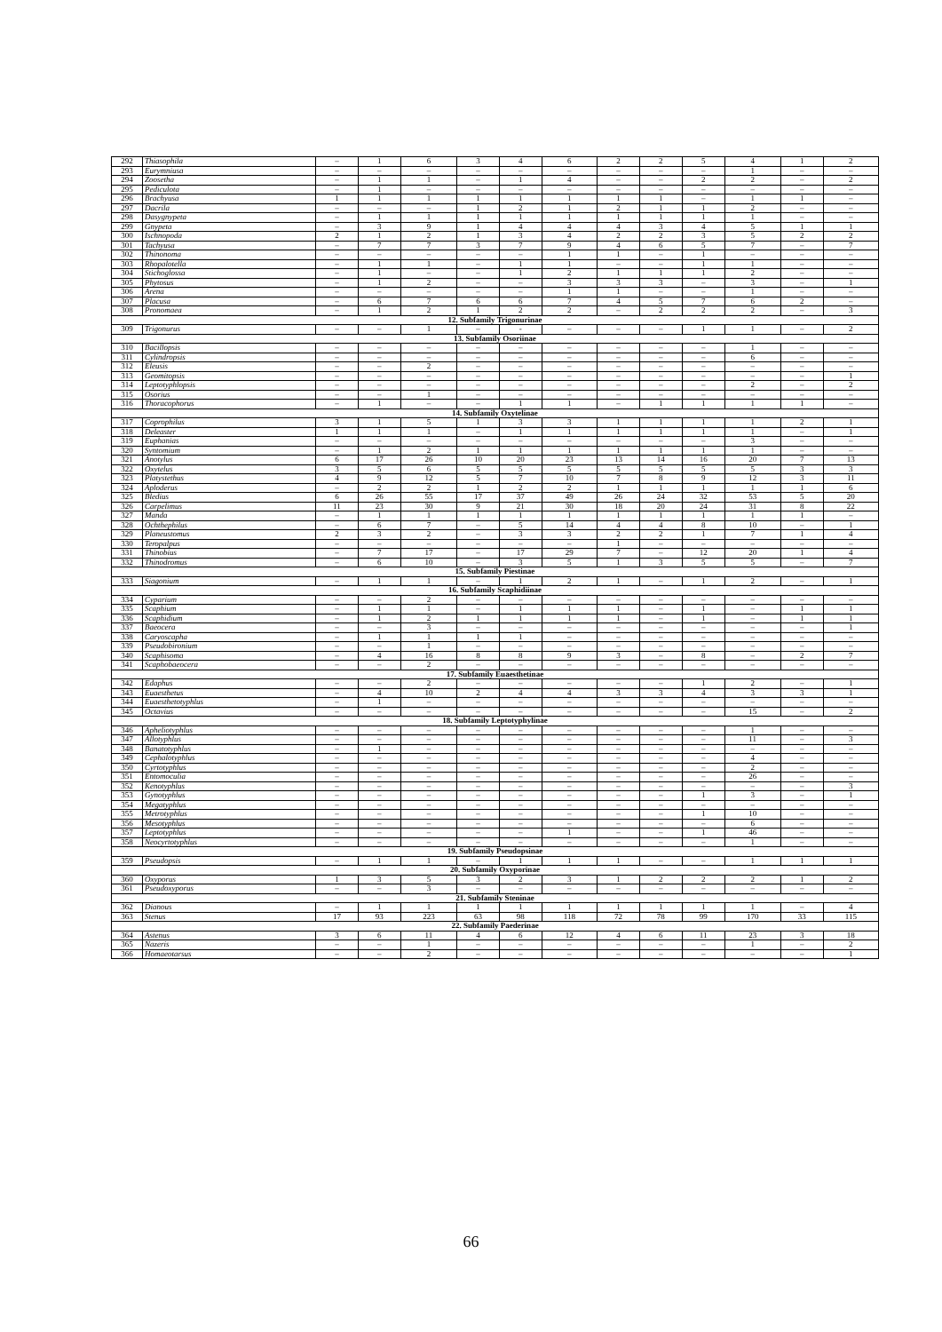| 292 | Thiasophila | – | 1 | 6 | 3 | 4 | 6 | 2 | 2 | 5 | 4 | 1 | 2 |
| 293 | Eurymniusa | – | – | – | – | – | – | – | – | – | 1 | – | – |
| 294 | Zoosetha | – | 1 | 1 | – | 1 | 4 | – | – | 2 | 2 | – | 2 |
| 295 | Pediculota | – | 1 | – | – | – | – | – | – | – | – | – | – |
| 296 | Brachyusa | 1 | 1 | 1 | 1 | 1 | 1 | 1 | 1 | – | 1 | 1 | – |
| 297 | Dacrila | – | – | – | 1 | 2 | 1 | 2 | 1 | 1 | 2 | – | – |
| 298 | Dasygnypeta | – | 1 | 1 | 1 | 1 | 1 | 1 | 1 | 1 | 1 | – | – |
| 299 | Gnypeta | – | 3 | 9 | 1 | 4 | 4 | 4 | 3 | 4 | 5 | 1 | 1 |
| 300 | Ischnopoda | 2 | 1 | 2 | 1 | 3 | 4 | 2 | 2 | 3 | 5 | 2 | 2 |
| 301 | Tachyusa | – | 7 | 7 | 3 | 7 | 9 | 4 | 6 | 5 | 7 | – | 7 |
| 302 | Thinonoma | – | – | – | – | – | 1 | 1 | – | 1 | – | – | – |
| 303 | Rhopalotella | – | 1 | 1 | – | 1 | 1 | – | – | 1 | 1 | – | – |
| 304 | Stichoglossa | – | 1 | – | – | 1 | 2 | 1 | 1 | 1 | 2 | – | – |
| 305 | Phytosus | – | 1 | 2 | – | – | 3 | 3 | 3 | – | 3 | – | 1 |
| 306 | Arena | – | – | – | – | – | 1 | 1 | – | – | 1 | – | – |
| 307 | Placusa | – | 6 | 7 | 6 | 6 | 7 | 4 | 5 | 7 | 6 | 2 | – |
| 308 | Pronomaea | – | 1 | 2 | 1 | 2 | 2 | – | 2 | 2 | 2 | – | 3 |
| 12. Subfamily Trigonurinae | | | | | | | | | | | | | |
| 309 | Trigonurus | – | – | 1 | – | - | – | – | – | 1 | 1 | – | 2 |
| 13. Subfamily Osoriinae | | | | | | | | | | | | | |
| 310 | Bacillopsis | – | – | – | – | – | – | – | – | – | 1 | – | – |
| 311 | Cylindropsis | – | – | – | – | – | – | – | – | – | 6 | – | – |
| 312 | Eleusis | – | – | 2 | – | – | – | – | – | – | – | – | – |
| 313 | Geomitopsis | – | – | – | – | – | – | – | – | – | – | – | 1 |
| 314 | Leptotyphlopsis | – | – | – | – | – | – | – | – | – | 2 | – | 2 |
| 315 | Osorius | – | – | 1 | – | – | – | – | – | – | – | – | – |
| 316 | Thoracophorus | – | 1 | – | – | 1 | 1 | – | 1 | 1 | 1 | 1 | – |
| 14. Subfamily Oxytelinae | | | | | | | | | | | | | |
| 317 | Coprophilus | 3 | 1 | 5 | 1 | 3 | 3 | 1 | 1 | 1 | 1 | 2 | 1 |
| 318 | Deleaster | 1 | 1 | 1 | – | 1 | 1 | 1 | 1 | 1 | 1 | – | 1 |
| 319 | Euphanias | – | – | – | – | – | – | – | – | – | 3 | – | – |
| 320 | Syntomium | – | 1 | 2 | 1 | 1 | 1 | 1 | 1 | 1 | 1 | – | – |
| 321 | Anotylus | 6 | 17 | 26 | 10 | 20 | 23 | 13 | 14 | 16 | 20 | 7 | 13 |
| 322 | Oxytelus | 3 | 5 | 6 | 5 | 5 | 5 | 5 | 5 | 5 | 5 | 3 | 3 |
| 323 | Platystethus | 4 | 9 | 12 | 5 | 7 | 10 | 7 | 8 | 9 | 12 | 3 | 11 |
| 324 | Aploderus | – | 2 | 2 | 1 | 2 | 2 | 1 | 1 | 1 | 1 | 1 | 6 |
| 325 | Bledius | 6 | 26 | 55 | 17 | 37 | 49 | 26 | 24 | 32 | 53 | 5 | 20 |
| 326 | Carpelimus | 11 | 23 | 30 | 9 | 21 | 30 | 18 | 20 | 24 | 31 | 8 | 22 |
| 327 | Manda | – | 1 | 1 | 1 | 1 | 1 | 1 | 1 | 1 | 1 | 1 | – |
| 328 | Ochthephilus | – | 6 | 7 | – | 5 | 14 | 4 | 4 | 8 | 10 | – | 1 |
| 329 | Planeustomus | 2 | 3 | 2 | – | 3 | 3 | 2 | 2 | 1 | 7 | 1 | 4 |
| 330 | Teropalpus | – | – | – | – | – | – | 1 | – | – | – | – | – |
| 331 | Thinobius | – | 7 | 17 | – | 17 | 29 | 7 | – | 12 | 20 | 1 | 4 |
| 332 | Thinodromus | – | 6 | 10 | – | 3 | 5 | 1 | 3 | 5 | 5 | – | 7 |
| 15. Subfamily Piestinae | | | | | | | | | | | | | |
| 333 | Siagonium | – | 1 | 1 | – | 1 | 2 | 1 | – | 1 | 2 | – | 1 |
| 16. Subfamily Scaphidiinae | | | | | | | | | | | | | |
| 334 | Cyparium | – | – | 2 | – | – | – | – | – | – | – | – | – |
| 335 | Scaphium | – | 1 | 1 | – | 1 | 1 | 1 | – | 1 | – | 1 | 1 |
| 336 | Scaphidium | – | 1 | 2 | 1 | 1 | 1 | 1 | – | 1 | – | 1 | 1 |
| 337 | Baeocera | – | – | 3 | – | – | – | – | – | – | – | – | 1 |
| 338 | Caryoscapha | – | 1 | 1 | 1 | 1 | – | – | – | – | – | – | – |
| 339 | Pseudobironium | – | – | 1 | – | – | – | – | – | – | – | – | – |
| 340 | Scaphisoma | – | 4 | 16 | 8 | 8 | 9 | 3 | – | 8 | – | 2 | 7 |
| 341 | Scaphobaeocera | – | – | 2 | – | – | – | – | – | – | – | – | – |
| 17. Subfamily Euaesthetinae | | | | | | | | | | | | | |
| 342 | Edaphus | – | – | 2 | – | – | – | – | – | 1 | 2 | – | 1 |
| 343 | Euaesthetus | – | 4 | 10 | 2 | 4 | 4 | 3 | 3 | 4 | 3 | 3 | 1 |
| 344 | Euaesthetotyphlus | – | 1 | – | – | – | – | – | – | – | – | – | – |
| 345 | Octavius | – | – | – | – | – | – | – | – | – | 15 | – | 2 |
| 18. Subfamily Leptotyphylinae | | | | | | | | | | | | | |
| 346 | Apheliotyphlus | – | – | – | – | – | – | – | – | – | 1 | – | – |
| 347 | Allotyphlus | – | – | – | – | – | – | – | – | – | 11 | – | 3 |
| 348 | Banatotyphlus | – | 1 | – | – | – | – | – | – | – | – | – | – |
| 349 | Cephalotyphlus | – | – | – | – | – | – | – | – | – | 4 | – | – |
| 350 | Cyrtotyphlus | – | – | – | – | – | – | – | – | – | 2 | – | – |
| 351 | Entomoculia | – | – | – | – | – | – | – | – | – | 26 | – | – |
| 352 | Kenotyphlus | – | – | – | – | – | – | – | – | – | – | – | 3 |
| 353 | Gynotyphlus | – | – | – | – | – | – | – | – | 1 | 3 | – | 1 |
| 354 | Megatyphlus | – | – | – | – | – | – | – | – | – | – | – | – |
| 355 | Metrotyphlus | – | – | – | – | – | – | – | – | 1 | 10 | – | – |
| 356 | Mesotyphlus | – | – | – | – | – | – | – | – | – | 6 | – | – |
| 357 | Leptotyphlus | – | – | – | – | – | 1 | – | – | 1 | 46 | – | – |
| 358 | Neocyrtotyphlus | – | – | – | – | – | – | – | – | – | 1 | – | – |
| 19. Subfamily Pseudopsinae | | | | | | | | | | | | | |
| 359 | Pseudopsis | – | 1 | 1 | – | 1 | 1 | 1 | – | – | 1 | 1 | 1 |
| 20. Subfamily Oxyporinae | | | | | | | | | | | | | |
| 360 | Oxyporus | 1 | 3 | 5 | 3 | 2 | 3 | 1 | 2 | 2 | 2 | 1 | 2 |
| 361 | Pseudoxyporus | – | – | 3 | – | – | – | – | – | – | – | – | – |
| 21. Subfamily Steninae | | | | | | | | | | | | | |
| 362 | Dianous | – | 1 | 1 | 1 | 1 | 1 | 1 | 1 | 1 | 1 | – | 4 |
| 363 | Stenus | 17 | 93 | 223 | 63 | 98 | 118 | 72 | 78 | 99 | 170 | 33 | 115 |
| 22. Subfamily Paederinae | | | | | | | | | | | | | |
| 364 | Astenus | 3 | 6 | 11 | 4 | 6 | 12 | 4 | 6 | 11 | 23 | 3 | 18 |
| 365 | Nazeris | – | – | 1 | – | – | – | – | – | – | 1 | – | 2 |
| 366 | Homaeotarsus | – | – | 2 | – | – | – | – | – | – | – | – | 1 |
66